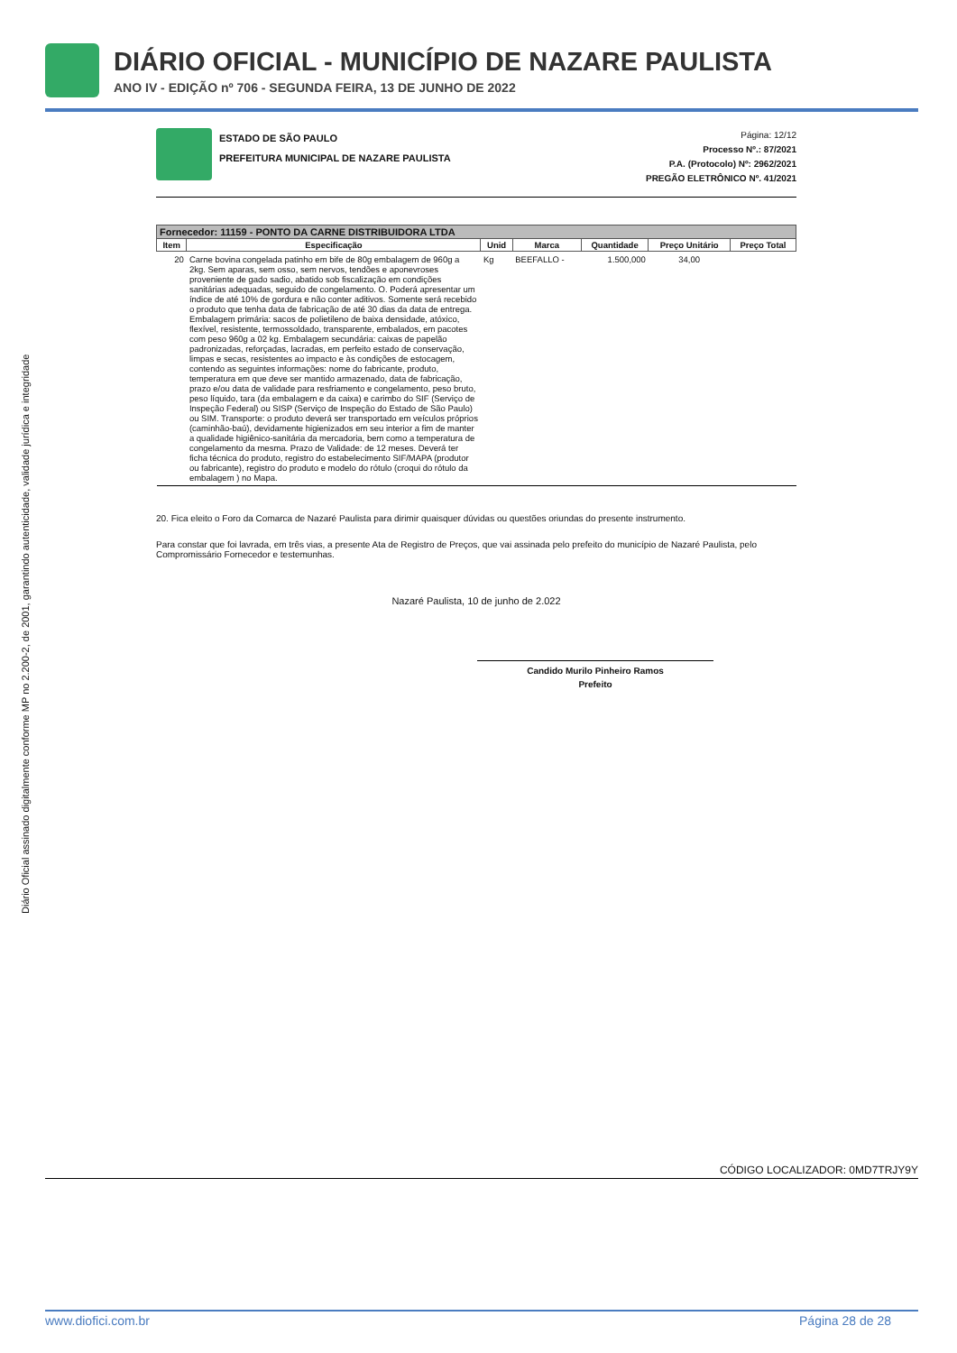DIÁRIO OFICIAL - MUNICÍPIO DE NAZARE PAULISTA
ANO IV - EDIÇÃO nº 706 - SEGUNDA FEIRA, 13 DE JUNHO DE 2022
Diário Oficial assinado digitalmente conforme MP no 2.200-2, de 2001, garantindo autenticidade, validade jurídica e integridade
ESTADO DE SÃO PAULO
PREFEITURA MUNICIPAL DE NAZARE PAULISTA
Página: 12/12
Processo Nº.: 87/2021
P.A. (Protocolo) Nº: 2962/2021
PREGÃO ELETRÔNICO Nº. 41/2021
| Fornecedor: 11159 - PONTO DA CARNE DISTRIBUIDORA LTDA | | | | | | |
| --- | --- | --- | --- | --- | --- | --- |
| Item | Especificação | Unid | Marca | Quantidade | Preço Unitário | Preço Total |
| 20 | Carne bovina congelada patinho em bife de 80g embalagem de 960g a 2kg. Sem aparas, sem osso, sem nervos, tendões e aponevroses proveniente de gado sadio, abatido sob fiscalização em condições sanitárias adequadas, seguido de congelamento. O. Poderá apresentar um índice de até 10% de gordura e não conter aditivos. Somente será recebido o produto que tenha data de fabricação de até 30 dias da data de entrega. Embalagem primária: sacos de polietileno de baixa densidade, atóxico, flexível, resistente, termossoldado, transparente, embalados, em pacotes com peso 960g a 02 kg. Embalagem secundária: caixas de papelão padronizadas, reforçadas, lacradas, em perfeito estado de conservação, limpas e secas, resistentes ao impacto e às condições de estocagem, contendo as seguintes informações: nome do fabricante, produto, temperatura em que deve ser mantido armazenado, data de fabricação, prazo e/ou data de validade para resfriamento e congelamento, peso bruto, peso líquido, tara (da embalagem e da caixa) e carimbo do SIF (Serviço de Inspeção Federal) ou SISP (Serviço de Inspeção do Estado de São Paulo) ou SIM. Transporte: o produto deverá ser transportado em veículos próprios (caminhão-baú), devidamente higienizados em seu interior a fim de manter a qualidade higiênico-sanitária da mercadoria, bem como a temperatura de congelamento da mesma. Prazo de Validade: de 12 meses. Deverá ter ficha técnica do produto, registro do estabelecimento SIF/MAPA (produtor ou fabricante), registro do produto e modelo do rótulo (croqui do rótulo da embalagem ) no Mapa. | Kg | BEEFALLO - | 1.500,000 | 34,00 | |
20. Fica eleito o Foro da Comarca de Nazaré Paulista para dirimir quaisquer dúvidas ou questões oriundas do presente instrumento.
Para constar que foi lavrada, em três vias, a presente Ata de Registro de Preços, que vai assinada pelo prefeito do município de Nazaré Paulista, pelo Compromissário Fornecedor e testemunhas.
Nazaré Paulista, 10 de junho de 2.022
Candido Murilo Pinheiro Ramos
Prefeito
CÓDIGO LOCALIZADOR: 0MD7TRJY9Y
www.diofici.com.br Página 28 de 28